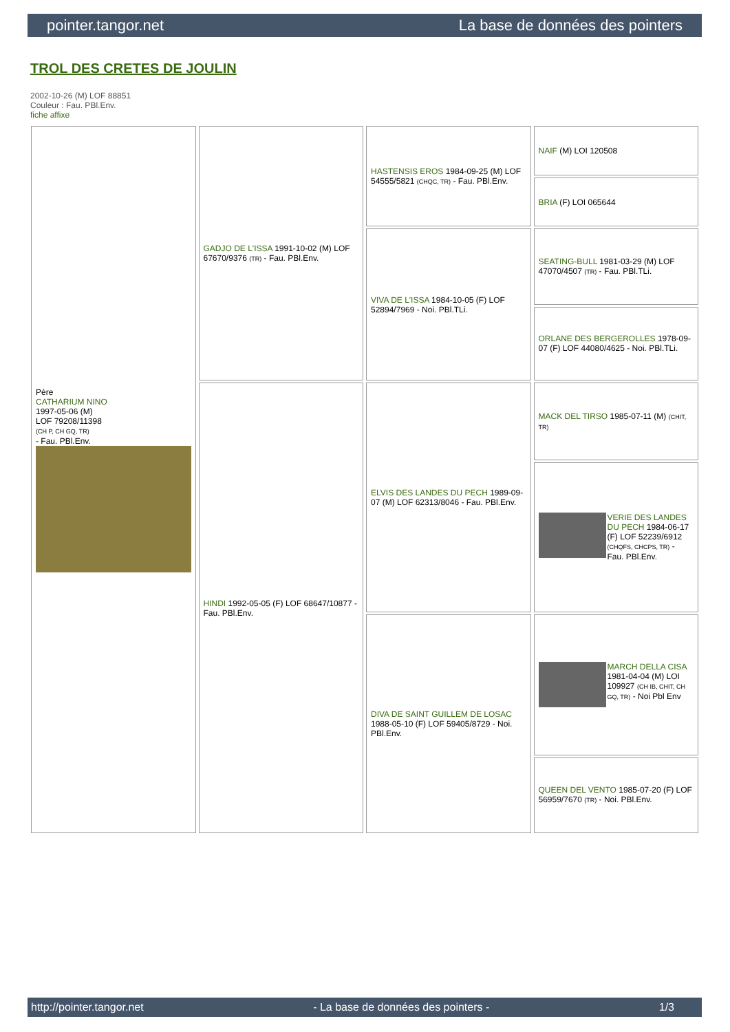pointer.tangor.net La base de données des pointers
TROL DES CRETES DE JOULIN
2002-10-26 (M) LOF 88851
Couleur : Fau. PBl.Env.
fiche affixe
| Père CATHARIUM NINO 1997-05-06 (M) LOF 79208/11398 (CH P, CH GQ, TR) - Fau. PBl.Env. | GADJO DE L'ISSA 1991-10-02 (M) LOF 67670/9376 (TR) - Fau. PBl.Env. | HASTENSIS EROS 1984-09-25 (M) LOF 54555/5821 (CHQC, TR) - Fau. PBl.Env. | NAIF (M) LOI 120508 |
| | | | BRIA (F) LOI 065644 |
| | | VIVA DE L'ISSA 1984-10-05 (F) LOF 52894/7969 - Noi. PBl.TLi. | SEATING-BULL 1981-03-29 (M) LOF 47070/4507 (TR) - Fau. PBl.TLi. |
| | | | ORLANE DES BERGEROLLES 1978-09-07 (F) LOF 44080/4625 - Noi. PBl.TLi. |
| | HINDI 1992-05-05 (F) LOF 68647/10877 - Fau. PBl.Env. | ELVIS DES LANDES DU PECH 1989-09-07 (M) LOF 62313/8046 - Fau. PBl.Env. | MACK DEL TIRSO 1985-07-11 (M) (CHIT, TR) |
| | | | VERIE DES LANDES DU PECH 1984-06-17 (F) LOF 52239/6912 (CHQFS, CHCPS, TR) - Fau. PBl.Env. |
| | | DIVA DE SAINT GUILLEM DE LOSAC 1988-05-10 (F) LOF 59405/8729 - Noi. PBl.Env. | MARCH DELLA CISA 1981-04-04 (M) LOI 109927 (CH IB, CHIT, CH GQ, TR) - Noi Pbl Env |
| | | | QUEEN DEL VENTO 1985-07-20 (F) LOF 56959/7670 (TR) - Noi. PBl.Env. |
http://pointer.tangor.net - La base de données des pointers - 1/3